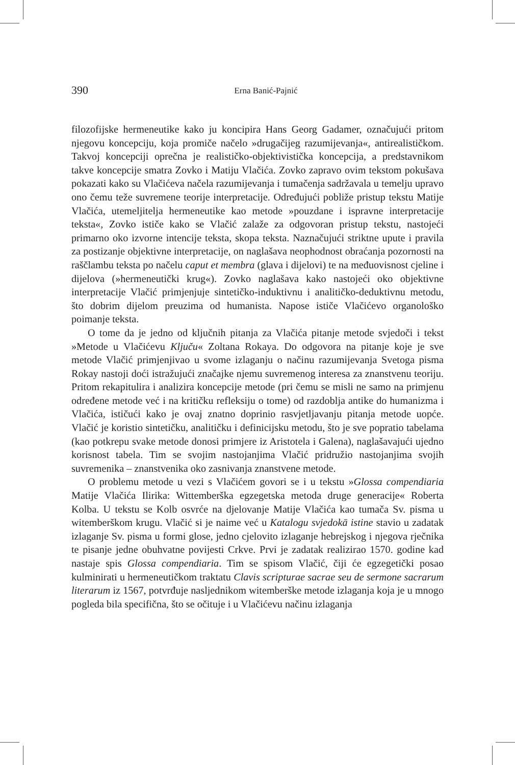390
Erna Banić-Pajnić
filozofijske hermeneutike kako ju koncipira Hans Georg Gadamer, označujući pritom njegovu koncepciju, koja promiče načelo »drugačijeg razumijevanja«, antirealističkom. Takvoj koncepciji oprečna je realističko-objektivistička koncepcija, a predstavnikom takve koncepcije smatra Zovko i Matiju Vlačića. Zovko zapravo ovim tekstom pokušava pokazati kako su Vlačićeva načela razumijevanja i tumačenja sadržavala u temelju upravo ono čemu teže suvremene teorije interpretacije. Određujući pobliže pristup tekstu Matije Vlačića, utemeljitelja hermeneutike kao metode »pouzdane i ispravne interpretacije teksta«, Zovko ističe kako se Vlačić zalaže za odgovoran pristup tekstu, nastojeći primarno oko izvorne intencije teksta, skopa teksta. Naznačujući striktne upute i pravila za postizanje objektivne interpretacije, on naglašava neophodnost obraćanja pozornosti na raščlambu teksta po načelu caput et membra (glava i dijelovi) te na međuovisnost cjeline i dijelova (»hermeneutički krug«). Zovko naglašava kako nastojeći oko objektivne interpretacije Vlačić primjenjuje sintetičko-induktivnu i analitičko-deduktivnu metodu, što dobrim dijelom preuzima od humanista. Napose ističe Vlačićevo organološko poimanje teksta.
O tome da je jedno od ključnih pitanja za Vlačića pitanje metode svjedoči i tekst »Metode u Vlačićevu Ključu« Zoltana Rokaya. Do odgovora na pitanje koje je sve metode Vlačić primjenjivao u svome izlaganju o načinu razumijevanja Svetoga pisma Rokay nastoji doći istražujući značajke njemu suvremenog interesa za znanstvenu teoriju. Pritom rekapitulira i analizira koncepcije metode (pri čemu se misli ne samo na primjenu određene metode već i na kritičku refleksiju o tome) od razdoblja antike do humanizma i Vlačića, ističući kako je ovaj znatno doprinio rasvjetljavanju pitanja metode uopće. Vlačić je koristio sintetičku, analitičku i definicijsku metodu, što je sve popratio tabelama (kao potkrepu svake metode donosi primjere iz Aristotela i Galena), naglašavajući ujedno korisnost tabela. Tim se svojim nastojanjima Vlačić pridružio nastojanjima svojih suvremenika – znanstvenika oko zasnivanja znanstvene metode.
O problemu metode u vezi s Vlačićem govori se i u tekstu »Glossa compendiaria Matije Vlačića Ilirika: Wittemberška egzegetska metoda druge generacije« Roberta Kolba. U tekstu se Kolb osvrće na djelovanje Matije Vlačića kao tumača Sv. pisma u witemberškom krugu. Vlačić si je naime već u Katalogu svjedokā istine stavio u zadatak izlaganje Sv. pisma u formi glose, jedno cjelovito izlaganje hebrejskog i njegova rječnika te pisanje jedne obuhvatne povijesti Crkve. Prvi je zadatak realizirao 1570. godine kad nastaje spis Glossa compendiaria. Tim se spisom Vlačić, čiji će egzegetički posao kulminirati u hermeneutičkom traktatu Clavis scripturae sacrae seu de sermone sacrarum literarum iz 1567, potvrđuje nasljednikom witemberške metode izlaganja koja je u mnogo pogleda bila specifična, što se očituje i u Vlačićevu načinu izlaganja